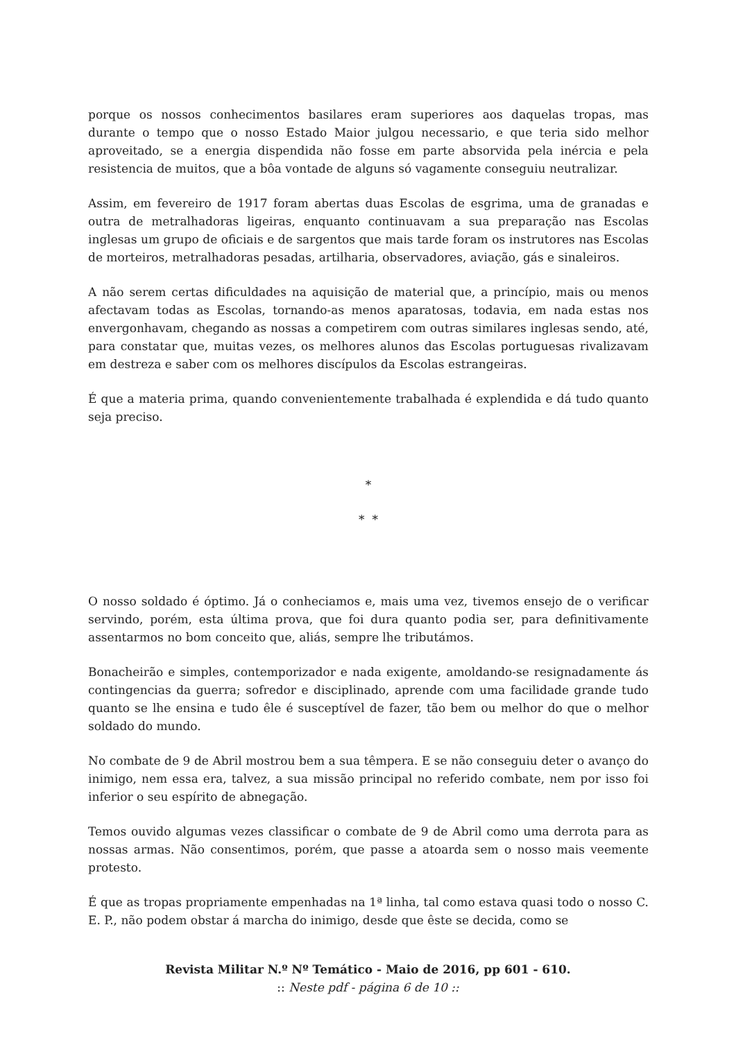porque os nossos conhecimentos basilares eram superiores aos daquelas tropas, mas durante o tempo que o nosso Estado Maior julgou necessario, e que teria sido melhor aproveitado, se a energia dispendida não fosse em parte absorvida pela inércia e pela resistencia de muitos, que a bôa vontade de alguns só vagamente conseguiu neutralizar.
Assim, em fevereiro de 1917 foram abertas duas Escolas de esgrima, uma de granadas e outra de metralhadoras ligeiras, enquanto continuavam a sua preparação nas Escolas inglesas um grupo de oficiais e de sargentos que mais tarde foram os instrutores nas Escolas de morteiros, metralhadoras pesadas, artilharia, observadores, aviação, gás e sinaleiros.
A não serem certas dificuldades na aquisição de material que, a princípio, mais ou menos afectavam todas as Escolas, tornando-as menos aparatosas, todavia, em nada estas nos envergonhavam, chegando as nossas a competirem com outras similares inglesas sendo, até, para constatar que, muitas vezes, os melhores alunos das Escolas portuguesas rivalizavam em destreza e saber com os melhores discípulos da Escolas estrangeiras.
É que a materia prima, quando convenientemente trabalhada é explendida e dá tudo quanto seja preciso.
*
* *
O nosso soldado é óptimo. Já o conheciamos e, mais uma vez, tivemos ensejo de o verificar servindo, porém, esta última prova, que foi dura quanto podia ser, para definitivamente assentarmos no bom conceito que, aliás, sempre lhe tributámos.
Bonacheirão e simples, contemporizador e nada exigente, amoldando-se resignadamente ás contingencias da guerra; sofredor e disciplinado, aprende com uma facilidade grande tudo quanto se lhe ensina e tudo êle é susceptível de fazer, tão bem ou melhor do que o melhor soldado do mundo.
No combate de 9 de Abril mostrou bem a sua têmpera. E se não conseguiu deter o avanço do inimigo, nem essa era, talvez, a sua missão principal no referido combate, nem por isso foi inferior o seu espírito de abnegação.
Temos ouvido algumas vezes classificar o combate de 9 de Abril como uma derrota para as nossas armas. Não consentimos, porém, que passe a atoarda sem o nosso mais veemente protesto.
É que as tropas propriamente empenhadas na 1ª linha, tal como estava quasi todo o nosso C. E. P., não podem obstar á marcha do inimigo, desde que êste se decida, como se
Revista Militar N.º Nº Temático - Maio de 2016, pp 601 - 610.
:: Neste pdf - página 6 de 10 ::